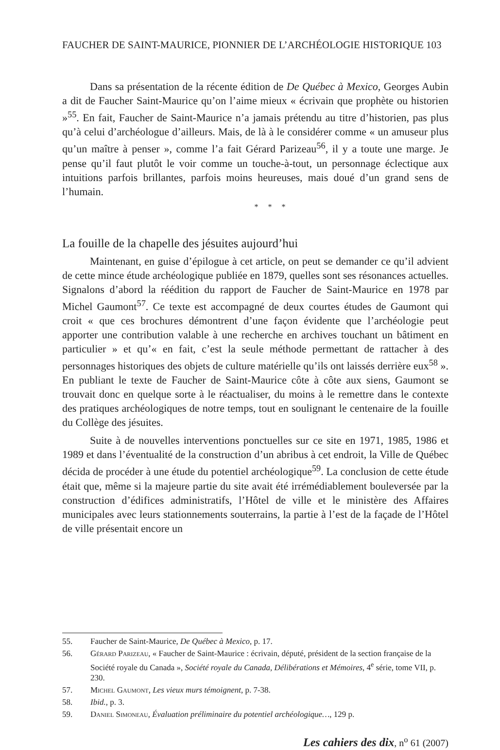FAUCHER DE SAINT-MAURICE, PIONNIER DE L’ARCHÉOLOGIE HISTORIQUE 103
Dans sa présentation de la récente édition de De Québec à Mexico, Georges Aubin a dit de Faucher Saint-Maurice qu’on l’aime mieux « écrivain que prophète ou historien »<sup>55</sup>. En fait, Faucher de Saint-Maurice n’a jamais prétendu au titre d’historien, pas plus qu’à celui d’archéologue d’ailleurs. Mais, de là à le considérer comme « un amuseur plus qu’un maître à penser », comme l’a fait Gérard Parizeau<sup>56</sup>, il y a toute une marge. Je pense qu’il faut plutôt le voir comme un touche-à-tout, un personnage éclectique aux intuitions parfois brillantes, parfois moins heureuses, mais doué d’un grand sens de l’humain.
* * *
La fouille de la chapelle des jésuites aujourd’hui
Maintenant, en guise d’épilogue à cet article, on peut se demander ce qu’il advient de cette mince étude archéologique publiée en 1879, quelles sont ses résonances actuelles. Signalons d’abord la réédition du rapport de Faucher de Saint-Maurice en 1978 par Michel Gaumont<sup>57</sup>. Ce texte est accompagné de deux courtes études de Gaumont qui croit « que ces brochures démontrent d’une façon évidente que l’archéologie peut apporter une contribution valable à une recherche en archives touchant un bâtiment en particulier » et qu’« en fait, c’est la seule méthode permettant de rattacher à des personnages historiques des objets de culture matérielle qu’ils ont laissés derrière eux<sup>58</sup> ». En publiant le texte de Faucher de Saint-Maurice côte à côte aux siens, Gaumont se trouvait donc en quelque sorte à le réactualiser, du moins à le remettre dans le contexte des pratiques archéologiques de notre temps, tout en soulignant le centenaire de la fouille du Collège des jésuites.
Suite à de nouvelles interventions ponctuelles sur ce site en 1971, 1985, 1986 et 1989 et dans l’éventualité de la construction d’un abribus à cet endroit, la Ville de Québec décida de procéder à une étude du potentiel archéologique<sup>59</sup>. La conclusion de cette étude était que, même si la majeure partie du site avait été irrémédiablement bouleversée par la construction d’édifices administratifs, l’Hôtel de ville et le ministère des Affaires municipales avec leurs stationnements souterrains, la partie à l’est de la façade de l’Hôtel de ville présentait encore un
55. Faucher de Saint-Maurice, De Québec à Mexico, p. 17.
56. Gérard Parizeau, « Faucher de Saint-Maurice : écrivain, député, président de la section française de la Société royale du Canada », Société royale du Canada, Délibérations et Mémoires, 4<sup>e</sup> série, tome VII, p. 230.
57. Michel Gaumont, Les vieux murs témoignent, p. 7-38.
58. Ibid., p. 3.
59. Daniel Simoneau, Évaluation préliminaire du potentiel archéologique…, 129 p.
Les cahiers des dix, n<sup>o</sup> 61 (2007)